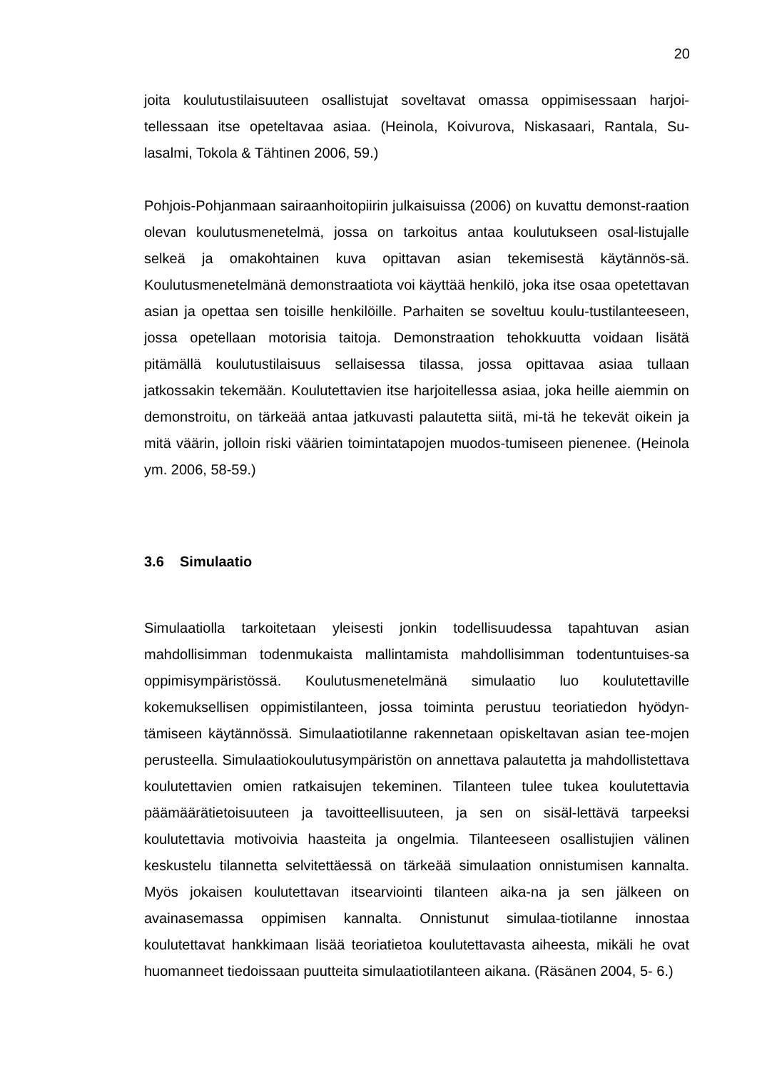20
joita koulutustilaisuuteen osallistujat soveltavat omassa oppimisessaan harjoi-tellessaan itse opeteltavaa asiaa. (Heinola, Koivurova, Niskasaari, Rantala, Su-lasalmi, Tokola & Tähtinen 2006, 59.)
Pohjois-Pohjanmaan sairaanhoitopiirin julkaisuissa (2006) on kuvattu demonst-raation olevan koulutusmenetelmä, jossa on tarkoitus antaa koulutukseen osal-listujalle selkeä ja omakohtainen kuva opittavan asian tekemisestä käytännös-sä. Koulutusmenetelmänä demonstraatiota voi käyttää henkilö, joka itse osaa opetettavan asian ja opettaa sen toisille henkilöille. Parhaiten se soveltuu koulu-tustilanteeseen, jossa opetellaan motorisia taitoja. Demonstraation tehokkuutta voidaan lisätä pitämällä koulutustilaisuus sellaisessa tilassa, jossa opittavaa asiaa tullaan jatkossakin tekemään. Koulutettavien itse harjoitellessa asiaa, joka heille aiemmin on demonstroitu, on tärkeää antaa jatkuvasti palautetta siitä, mi-tä he tekevät oikein ja mitä väärin, jolloin riski väärien toimintatapojen muodos-tumiseen pienenee. (Heinola ym. 2006, 58-59.)
3.6 Simulaatio
Simulaatiolla tarkoitetaan yleisesti jonkin todellisuudessa tapahtuvan asian mahdollisimman todenmukaista mallintamista mahdollisimman todentuntuises-sa oppimisympäristössä. Koulutusmenetelmänä simulaatio luo koulutettaville kokemuksellisen oppimistilanteen, jossa toiminta perustuu teoriatiedon hyödyn-tämiseen käytännössä. Simulaatiotilanne rakennetaan opiskeltavan asian tee-mojen perusteella. Simulaatiokoulutusympäristön on annettava palautetta ja mahdollistettava koulutettavien omien ratkaisujen tekeminen. Tilanteen tulee tukea koulutettavia päämäärätietoisuuteen ja tavoitteellisuuteen, ja sen on sisäl-lettävä tarpeeksi koulutettavia motivoivia haasteita ja ongelmia. Tilanteeseen osallistujien välinen keskustelu tilannetta selvitettäessä on tärkeää simulaation onnistumisen kannalta. Myös jokaisen koulutettavan itsearviointi tilanteen aika-na ja sen jälkeen on avainasemassa oppimisen kannalta. Onnistunut simulaa-tiotilanne innostaa koulutettavat hankkimaan lisää teoriatietoa koulutettavasta aiheesta, mikäli he ovat huomanneet tiedoissaan puutteita simulaatiotilanteen aikana. (Räsänen 2004, 5- 6.)